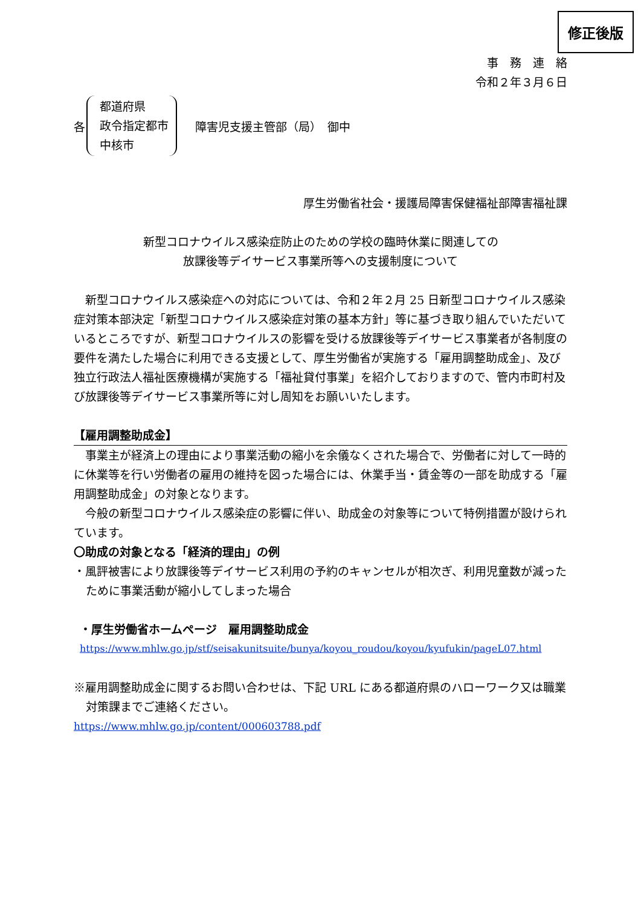修正後版
事　務　連　絡
令和２年３月６日
各
都道府県
政令指定都市
中核市
障害児支援主管部（局）　御中
厚生労働省社会・援護局障害保健福祉部障害福祉課
新型コロナウイルス感染症防止のための学校の臨時休業に関連しての
放課後等デイサービス事業所等への支援制度について
　新型コロナウイルス感染症への対応については、令和２年２月 25 日新型コロナウイルス感染症対策本部決定「新型コロナウイルス感染症対策の基本方針」等に基づき取り組んでいただいているところですが、新型コロナウイルスの影響を受ける放課後等デイサービス事業者が各制度の要件を満たした場合に利用できる支援として、厚生労働省が実施する「雇用調整助成金」、及び独立行政法人福祉医療機構が実施する「福祉貸付事業」を紹介しておりますので、管内市町村及び放課後等デイサービス事業所等に対し周知をお願いいたします。
【雇用調整助成金】
　事業主が経済上の理由により事業活動の縮小を余儀なくされた場合で、労働者に対して一時的に休業等を行い労働者の雇用の維持を図った場合には、休業手当・賃金等の一部を助成する「雇用調整助成金」の対象となります。
　今般の新型コロナウイルス感染症の影響に伴い、助成金の対象等について特例措置が設けられています。
〇助成の対象となる「経済的理由」の例
・風評被害により放課後等デイサービス利用の予約のキャンセルが相次ぎ、利用児童数が減ったために事業活動が縮小してしまった場合
・厚生労働省ホームページ　雇用調整助成金
https://www.mhlw.go.jp/stf/seisakunitsuite/bunya/koyou_roudou/koyou/kyufukin/pageL07.html
※雇用調整助成金に関するお問い合わせは、下記 URL にある都道府県のハローワーク又は職業対策課までご連絡ください。
https://www.mhlw.go.jp/content/000603788.pdf